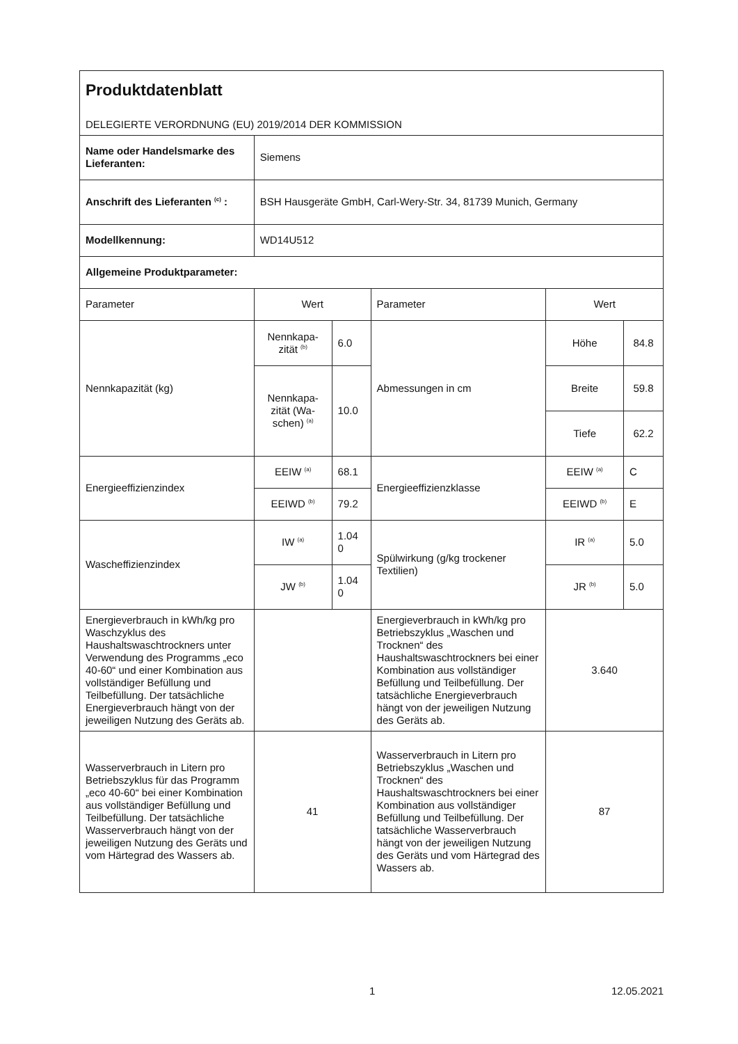| Produktdatenblatt DELEGIERTE VERORDNUNG (EU) 2019/2014 DER KOMMISSION | | | | | |
| Name oder Handelsmarke des Lieferanten: | Siemens | | | | |
| Anschrift des Lieferanten <sup>(c)</sup> : | BSH Hausgeräte GmbH, Carl-Wery-Str. 34, 81739 Munich, Germany | | | | |
| Modellkennung: | WD14U512 | | | | |
| Allgemeine Produktparameter: | | | | | |
| Parameter | Wert | | Parameter | Wert | |
| Nennkapazität (kg) | Nennkapa-zität <sup>(b)</sup> | 6.0 | Abmessungen in cm | Höhe | 84.8 |
| | Nennkapa-zität (Wa-schen) <sup>(a)</sup> | 10.0 | | Breite | 59.8 |
| | | | | Tiefe | 62.2 |
| Energieeffizienzindex | EEIW <sup>(a)</sup> | 68.1 | Energieeffizienzklasse | EEIW <sup>(a)</sup> | C |
| | EEIWD <sup>(b)</sup> | 79.2 | | EEIWD <sup>(b)</sup> | E |
| Wascheffizienzindex | IW <sup>(a)</sup> | 1.04 0 | Spülwirkung (g/kg trockener Textilien) | IR <sup>(a)</sup> | 5.0 |
| | JW <sup>(b)</sup> | 1.04 0 | | JR <sup>(b)</sup> | 5.0 |
| Energieverbrauch in kWh/kg pro Waschzyklus des Haushaltswaschtrockners unter Verwendung des Programms „eco 40-60“ und einer Kombination aus vollständiger Befüllung und Teilbefüllung. Der tatsächliche Energieverbrauch hängt von der jeweiligen Nutzung des Geräts ab. | | | Energieverbrauch in kWh/kg pro Betriebszyklus „Waschen und Trocknen“ des Haushaltswaschtrockners bei einer Kombination aus vollständiger Befüllung und Teilbefüllung. Der tatsächliche Energieverbrauch hängt von der jeweiligen Nutzung des Geräts ab. | 3.640 | |
| Wasserverbrauch in Litern pro Betriebszyklus für das Programm „eco 40-60“ bei einer Kombination aus vollständiger Befüllung und Teilbefüllung. Der tatsächliche Wasserverbrauch hängt von der jeweiligen Nutzung des Geräts und vom Härtegrad des Wassers ab. | 41 | | Wasserverbrauch in Litern pro Betriebszyklus „Waschen und Trocknen“ des Haushaltswaschtrockners bei einer Kombination aus vollständiger Befüllung und Teilbefüllung. Der tatsächliche Wasserverbrauch hängt von der jeweiligen Nutzung des Geräts und vom Härtegrad des Wassers ab. | 87 | |
1 12.05.2021